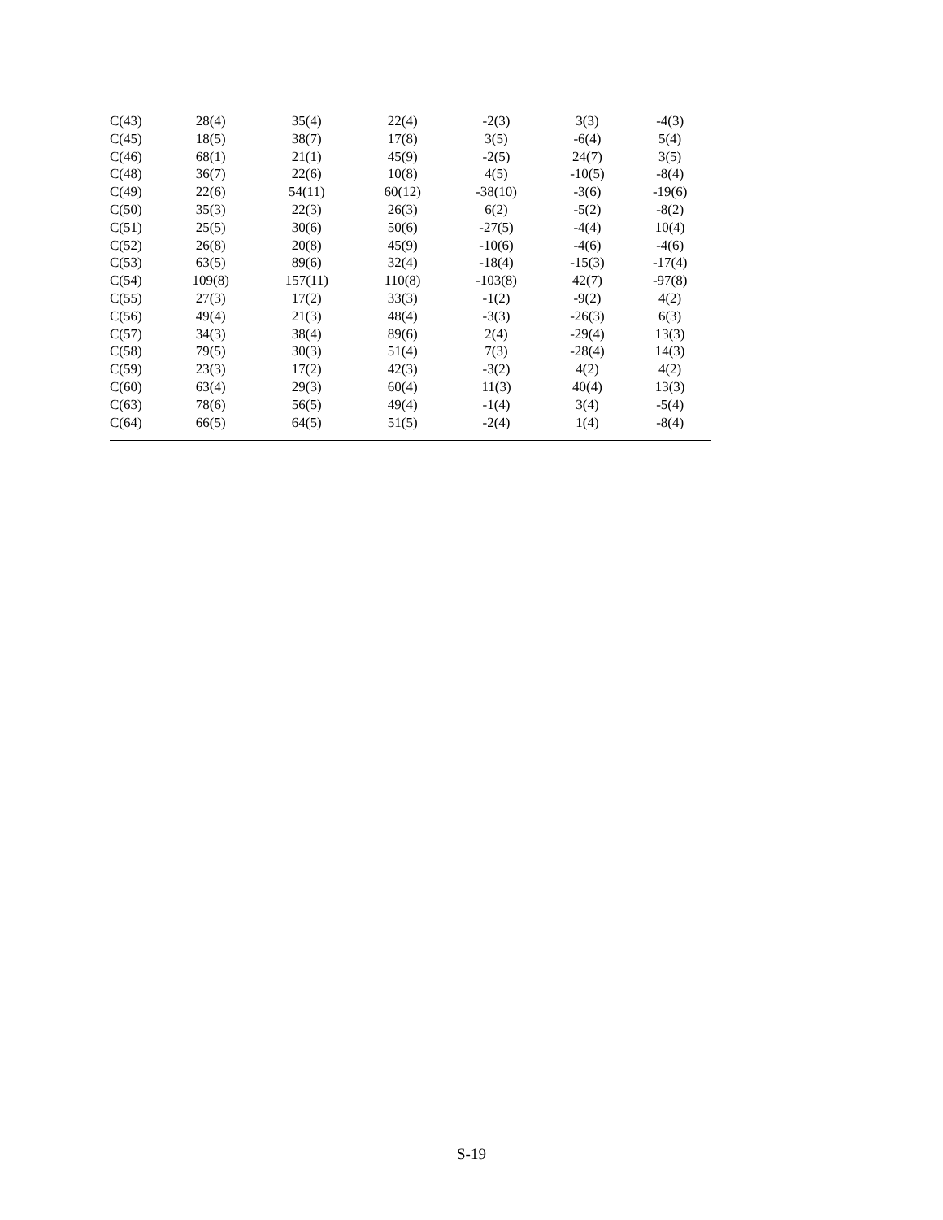| C(43) | 28(4) | 35(4) | 22(4) | -2(3) | 3(3) | -4(3) |
| C(45) | 18(5) | 38(7) | 17(8) | 3(5) | -6(4) | 5(4) |
| C(46) | 68(1) | 21(1) | 45(9) | -2(5) | 24(7) | 3(5) |
| C(48) | 36(7) | 22(6) | 10(8) | 4(5) | -10(5) | -8(4) |
| C(49) | 22(6) | 54(11) | 60(12) | -38(10) | -3(6) | -19(6) |
| C(50) | 35(3) | 22(3) | 26(3) | 6(2) | -5(2) | -8(2) |
| C(51) | 25(5) | 30(6) | 50(6) | -27(5) | -4(4) | 10(4) |
| C(52) | 26(8) | 20(8) | 45(9) | -10(6) | -4(6) | -4(6) |
| C(53) | 63(5) | 89(6) | 32(4) | -18(4) | -15(3) | -17(4) |
| C(54) | 109(8) | 157(11) | 110(8) | -103(8) | 42(7) | -97(8) |
| C(55) | 27(3) | 17(2) | 33(3) | -1(2) | -9(2) | 4(2) |
| C(56) | 49(4) | 21(3) | 48(4) | -3(3) | -26(3) | 6(3) |
| C(57) | 34(3) | 38(4) | 89(6) | 2(4) | -29(4) | 13(3) |
| C(58) | 79(5) | 30(3) | 51(4) | 7(3) | -28(4) | 14(3) |
| C(59) | 23(3) | 17(2) | 42(3) | -3(2) | 4(2) | 4(2) |
| C(60) | 63(4) | 29(3) | 60(4) | 11(3) | 40(4) | 13(3) |
| C(63) | 78(6) | 56(5) | 49(4) | -1(4) | 3(4) | -5(4) |
| C(64) | 66(5) | 64(5) | 51(5) | -2(4) | 1(4) | -8(4) |
S-19